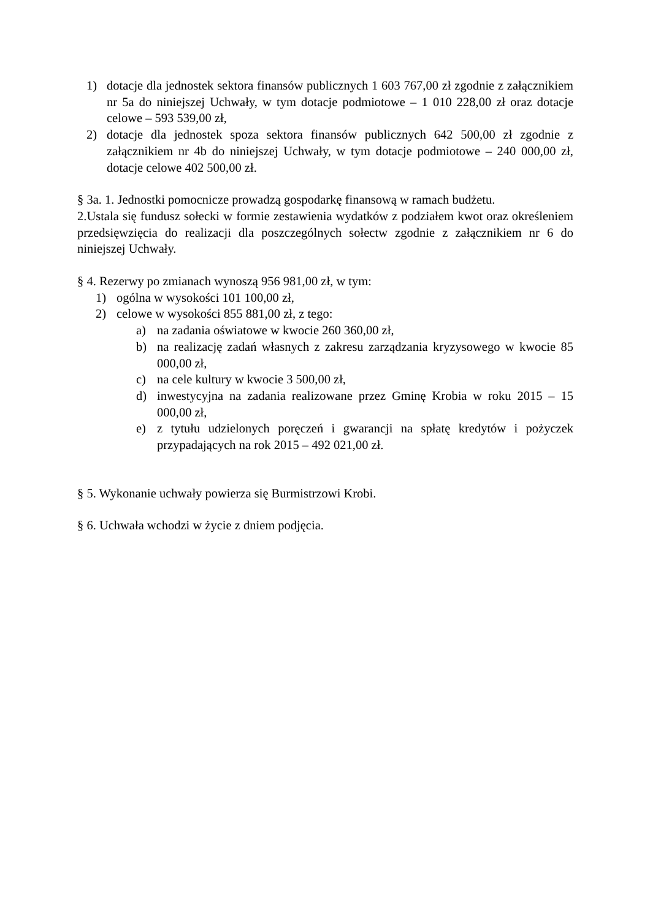1) dotacje dla jednostek sektora finansów publicznych 1 603 767,00 zł zgodnie z załącznikiem nr 5a do niniejszej Uchwały, w tym dotacje podmiotowe – 1 010 228,00 zł oraz dotacje celowe – 593 539,00 zł,
2) dotacje dla jednostek spoza sektora finansów publicznych 642 500,00 zł zgodnie z załącznikiem nr 4b do niniejszej Uchwały, w tym dotacje podmiotowe – 240 000,00 zł, dotacje celowe 402 500,00 zł.
§ 3a. 1. Jednostki pomocnicze prowadzą gospodarkę finansową w ramach budżetu.
2.Ustala się fundusz sołecki w formie zestawienia wydatków z podziałem kwot oraz określeniem przedsięwzięcia do realizacji dla poszczególnych sołectw zgodnie z załącznikiem nr 6 do niniejszej Uchwały.
§ 4. Rezerwy po zmianach wynoszą 956 981,00 zł, w tym:
1) ogólna w wysokości 101 100,00 zł,
2) celowe w wysokości 855 881,00 zł, z tego:
a) na zadania oświatowe w kwocie 260 360,00 zł,
b) na realizację zadań własnych z zakresu zarządzania kryzysowego w kwocie 85 000,00 zł,
c) na cele kultury w kwocie 3 500,00 zł,
d) inwestycyjna na zadania realizowane przez Gminę Krobia w roku 2015 – 15 000,00 zł,
e) z tytułu udzielonych poręczeń i gwarancji na spłatę kredytów i pożyczek przypadających na rok 2015 – 492 021,00 zł.
§ 5. Wykonanie uchwały powierza się Burmistrzowi Krobi.
§ 6. Uchwała wchodzi w życie z dniem podjęcia.